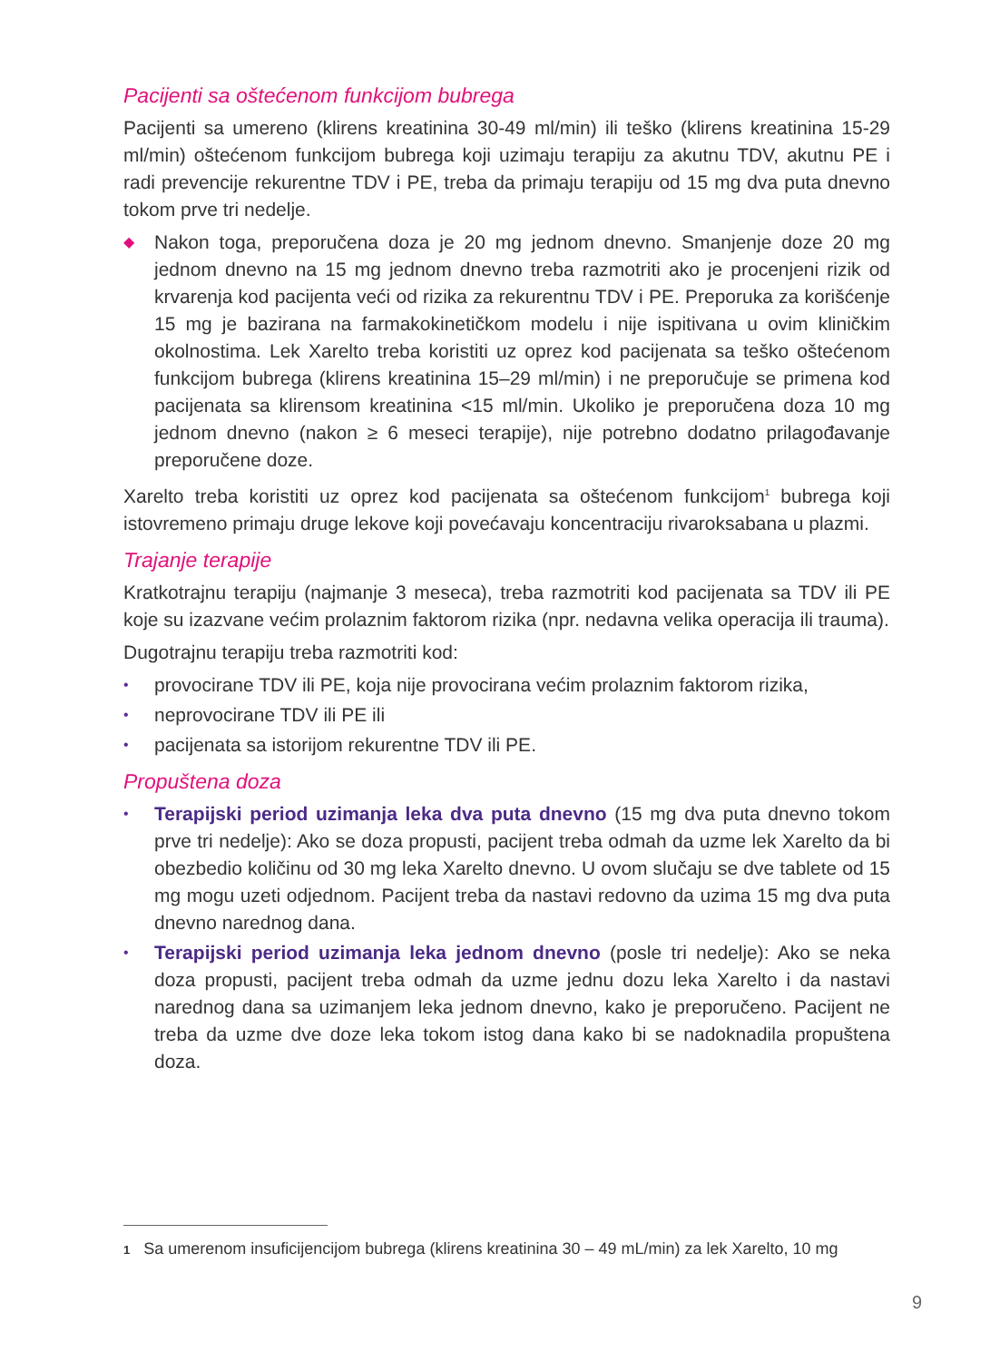Pacijenti sa oštećenom funkcijom bubrega
Pacijenti sa umereno (klirens kreatinina 30-49 ml/min) ili teško (klirens kreatinina 15-29 ml/min) oštećenom funkcijom bubrega koji uzimaju terapiju za akutnu TDV, akutnu PE i radi prevencije rekurentne TDV i PE, treba da primaju terapiju od 15 mg dva puta dnevno tokom prve tri nedelje.
◆ Nakon toga, preporučena doza je 20 mg jednom dnevno. Smanjenje doze 20 mg jednom dnevno na 15 mg jednom dnevno treba razmotriti ako je procenjeni rizik od krvarenja kod pacijenta veći od rizika za rekurentnu TDV i PE. Preporuka za korišćenje 15 mg je bazirana na farmakokinetičkom modelu i nije ispitivana u ovim kliničkim okolnostima. Lek Xarelto treba koristiti uz oprez kod pacijenata sa teško oštećenom funkcijom bubrega (klirens kreatinina 15–29 ml/min) i ne preporučuje se primena kod pacijenata sa klirensom kreatinina <15 ml/min. Ukoliko je preporučena doza 10 mg jednom dnevno (nakon ≥ 6 meseci terapije), nije potrebno dodatno prilagođavanje preporučene doze.
Xarelto treba koristiti uz oprez kod pacijenata sa oštećenom funkcijom<sup>1</sup> bubrega koji istovremeno primaju druge lekove koji povećavaju koncentraciju rivaroksabana u plazmi.
Trajanje terapije
Kratkotrajnu terapiju (najmanje 3 meseca), treba razmotriti kod pacijenata sa TDV ili PE koje su izazvane većim prolaznim faktorom rizika (npr. nedavna velika operacija ili trauma).
Dugotrajnu terapiju treba razmotriti kod:
• provocirane TDV ili PE, koja nije provocirana većim prolaznim faktorom rizika,
• neprovocirane TDV ili PE ili
• pacijenata sa istorijom rekurentne TDV ili PE.
Propuštena doza
• Terapijski period uzimanja leka dva puta dnevno (15 mg dva puta dnevno tokom prve tri nedelje): Ako se doza propusti, pacijent treba odmah da uzme lek Xarelto da bi obezbedio količinu od 30 mg leka Xarelto dnevno. U ovom slučaju se dve tablete od 15 mg mogu uzeti odjednom. Pacijent treba da nastavi redovno da uzima 15 mg dva puta dnevno narednog dana.
• Terapijski period uzimanja leka jednom dnevno (posle tri nedelje): Ako se neka doza propusti, pacijent treba odmah da uzme jednu dozu leka Xarelto i da nastavi narednog dana sa uzimanjem leka jednom dnevno, kako je preporučeno. Pacijent ne treba da uzme dve doze leka tokom istog dana kako bi se nadoknadila propuštena doza.
1 Sa umerenom insuficijencijom bubrega (klirens kreatinina 30 – 49 mL/min) za lek Xarelto, 10 mg
9